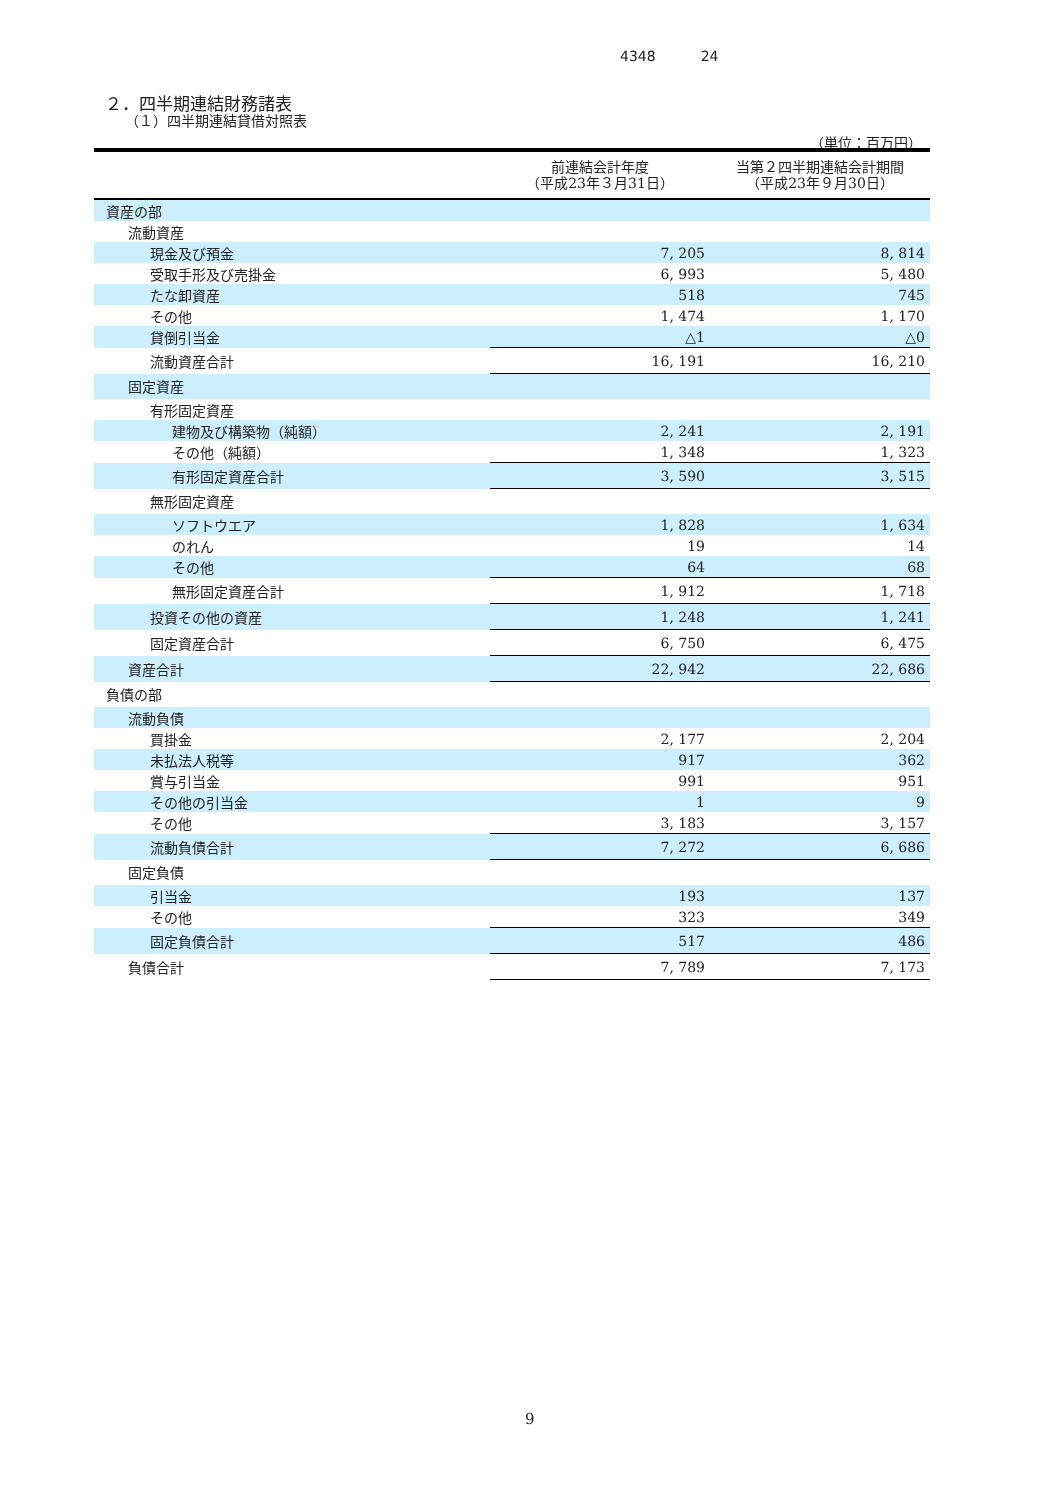4348 24
２．四半期連結財務諸表
（１）四半期連結貸借対照表
（単位：百万円）
| | 前連結会計年度 （平成23年３月31日） | 当第２四半期連結会計期間 （平成23年９月30日） |
| --- | --- | --- |
| 資産の部 | | |
| 流動資産 | | |
| 現金及び預金 | 7, 205 | 8, 814 |
| 受取手形及び売掛金 | 6, 993 | 5, 480 |
| たな卸資産 | 518 | 745 |
| その他 | 1, 474 | 1, 170 |
| 貸倒引当金 | △1 | △0 |
| 流動資産合計 | 16, 191 | 16, 210 |
| 固定資産 | | |
| 有形固定資産 | | |
| 建物及び構築物（純額） | 2, 241 | 2, 191 |
| その他（純額） | 1, 348 | 1, 323 |
| 有形固定資産合計 | 3, 590 | 3, 515 |
| 無形固定資産 | | |
| ソフトウエア | 1, 828 | 1, 634 |
| のれん | 19 | 14 |
| その他 | 64 | 68 |
| 無形固定資産合計 | 1, 912 | 1, 718 |
| 投資その他の資産 | 1, 248 | 1, 241 |
| 固定資産合計 | 6, 750 | 6, 475 |
| 資産合計 | 22, 942 | 22, 686 |
| 負債の部 | | |
| 流動負債 | | |
| 買掛金 | 2, 177 | 2, 204 |
| 未払法人税等 | 917 | 362 |
| 賞与引当金 | 991 | 951 |
| その他の引当金 | 1 | 9 |
| その他 | 3, 183 | 3, 157 |
| 流動負債合計 | 7, 272 | 6, 686 |
| 固定負債 | | |
| 引当金 | 193 | 137 |
| その他 | 323 | 349 |
| 固定負債合計 | 517 | 486 |
| 負債合計 | 7, 789 | 7, 173 |
9